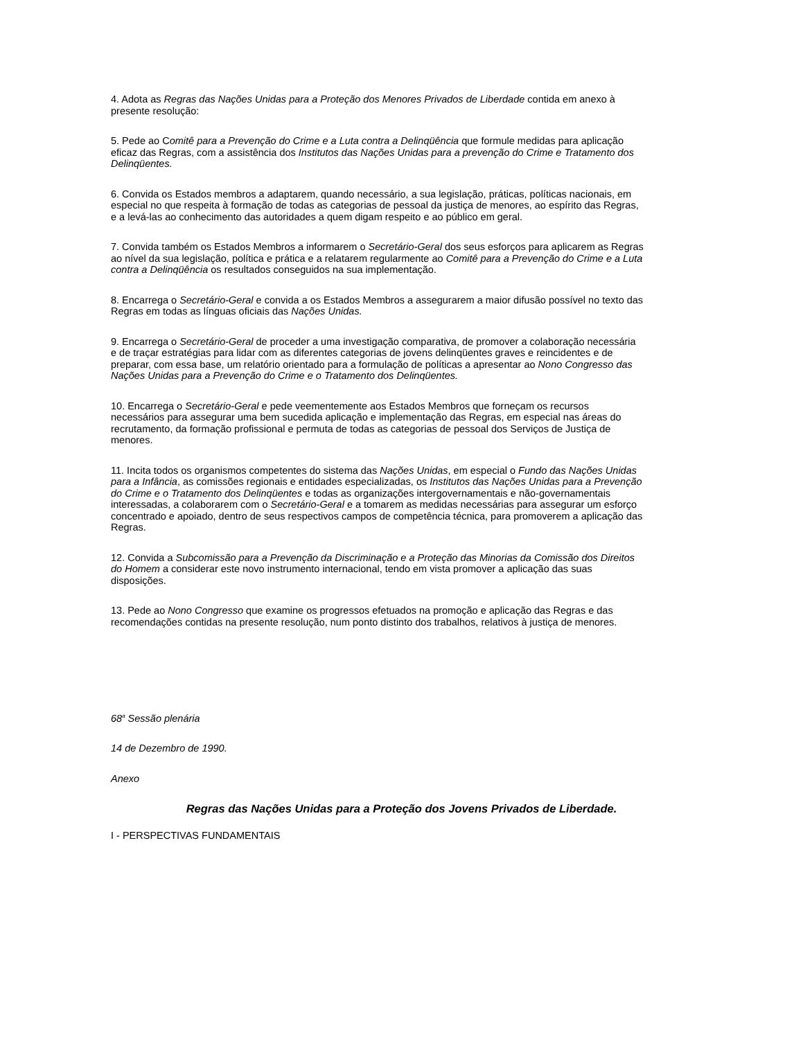4. Adota as Regras das Nações Unidas para a Proteção dos Menores Privados de Liberdade contida em anexo à presente resolução:
5. Pede ao Comitê para a Prevenção do Crime e a Luta contra a Delinqüência que formule medidas para aplicação eficaz das Regras, com a assistência dos Institutos das Nações Unidas para a prevenção do Crime e Tratamento dos Delinqüentes.
6. Convida os Estados membros a adaptarem, quando necessário, a sua legislação, práticas, políticas nacionais, em especial no que respeita à formação de todas as categorias de pessoal da justiça de menores, ao espírito das Regras, e a levá-las ao conhecimento das autoridades a quem digam respeito e ao público em geral.
7. Convida também os Estados Membros a informarem o Secretário-Geral dos seus esforços para aplicarem as Regras ao nível da sua legislação, política e prática e a relatarem regularmente ao Comitê para a Prevenção do Crime e a Luta contra a Delinqüência os resultados conseguidos na sua implementação.
8. Encarrega o Secretário-Geral e convida a os Estados Membros a assegurarem a maior difusão possível no texto das Regras em todas as línguas oficiais das Nações Unidas.
9. Encarrega o Secretário-Geral de proceder a uma investigação comparativa, de promover a colaboração necessária e de traçar estratégias para lidar com as diferentes categorias de jovens delinqüentes graves e reincidentes e de preparar, com essa base, um relatório orientado para a formulação de políticas a apresentar ao Nono Congresso das Nações Unidas para a Prevenção do Crime e o Tratamento dos Delinqüentes.
10. Encarrega o Secretário-Geral e pede veementemente aos Estados Membros que forneçam os recursos necessários para assegurar uma bem sucedida aplicação e implementação das Regras, em especial nas áreas do recrutamento, da formação profissional e permuta de todas as categorias de pessoal dos Serviços de Justiça de menores.
11. Incita todos os organismos competentes do sistema das Nações Unidas, em especial o Fundo das Nações Unidas para a Infância, as comissões regionais e entidades especializadas, os Institutos das Nações Unidas para a Prevenção do Crime e o Tratamento dos Delinqüentes e todas as organizações intergovernamentais e não-governamentais interessadas, a colaborarem com o Secretário-Geral e a tomarem as medidas necessárias para assegurar um esforço concentrado e apoiado, dentro de seus respectivos campos de competência técnica, para promoverem a aplicação das Regras.
12. Convida a Subcomissão para a Prevenção da Discriminação e a Proteção das Minorias da Comissão dos Direitos do Homem a considerar este novo instrumento internacional, tendo em vista promover a aplicação das suas disposições.
13. Pede ao Nono Congresso que examine os progressos efetuados na promoção e aplicação das Regras e das recomendações contidas na presente resolução, num ponto distinto dos trabalhos, relativos à justiça de menores.
68<sup>a</sup> Sessão plenária
14 de Dezembro de 1990.
Anexo
Regras das Nações Unidas para a Proteção dos Jovens Privados de Liberdade.
I - PERSPECTIVAS FUNDAMENTAIS